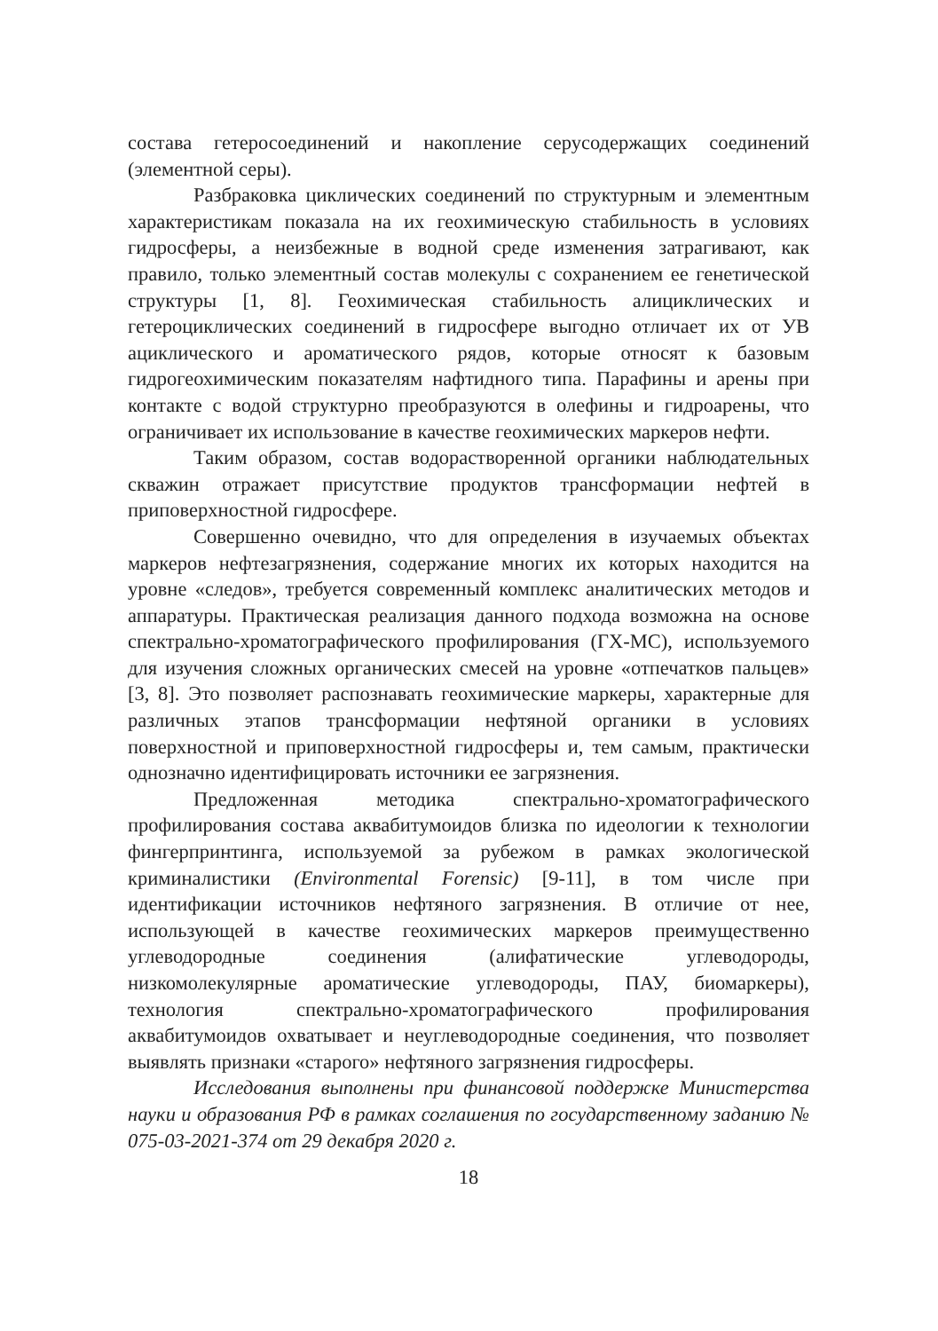состава гетеросоединений и накопление серусодержащих соединений (элементной серы).
Разбраковка циклических соединений по структурным и элементным характеристикам показала на их геохимическую стабильность в условиях гидросферы, а неизбежные в водной среде изменения затрагивают, как правило, только элементный состав молекулы с сохранением ее генетической структуры [1, 8]. Геохимическая стабильность алициклических и гетероциклических соединений в гидросфере выгодно отличает их от УВ ациклического и ароматического рядов, которые относят к базовым гидрогеохимическим показателям нафтидного типа. Парафины и арены при контакте с водой структурно преобразуются в олефины и гидроарены, что ограничивает их использование в качестве геохимических маркеров нефти.
Таким образом, состав водорастворенной органики наблюдательных скважин отражает присутствие продуктов трансформации нефтей в приповерхностной гидросфере.
Совершенно очевидно, что для определения в изучаемых объектах маркеров нефтезагрязнения, содержание многих их которых находится на уровне «следов», требуется современный комплекс аналитических методов и аппаратуры. Практическая реализация данного подхода возможна на основе спектрально-хроматографического профилирования (ГХ-МС), используемого для изучения сложных органических смесей на уровне «отпечатков пальцев» [3, 8]. Это позволяет распознавать геохимические маркеры, характерные для различных этапов трансформации нефтяной органики в условиях поверхностной и приповерхностной гидросферы и, тем самым, практически однозначно идентифицировать источники ее загрязнения.
Предложенная методика спектрально-хроматографического профилирования состава аквабитумоидов близка по идеологии к технологии фингерпринтинга, используемой за рубежом в рамках экологической криминалистики (Environmental Forensic) [9-11], в том числе при идентификации источников нефтяного загрязнения. В отличие от нее, использующей в качестве геохимических маркеров преимущественно углеводородные соединения (алифатические углеводороды, низкомолекулярные ароматические углеводороды, ПАУ, биомаркеры), технология спектрально-хроматографического профилирования аквабитумоидов охватывает и неуглеводородные соединения, что позволяет выявлять признаки «старого» нефтяного загрязнения гидросферы.
Исследования выполнены при финансовой поддержке Министерства науки и образования РФ в рамках соглашения по государственному заданию № 075-03-2021-374 от 29 декабря 2020 г.
18